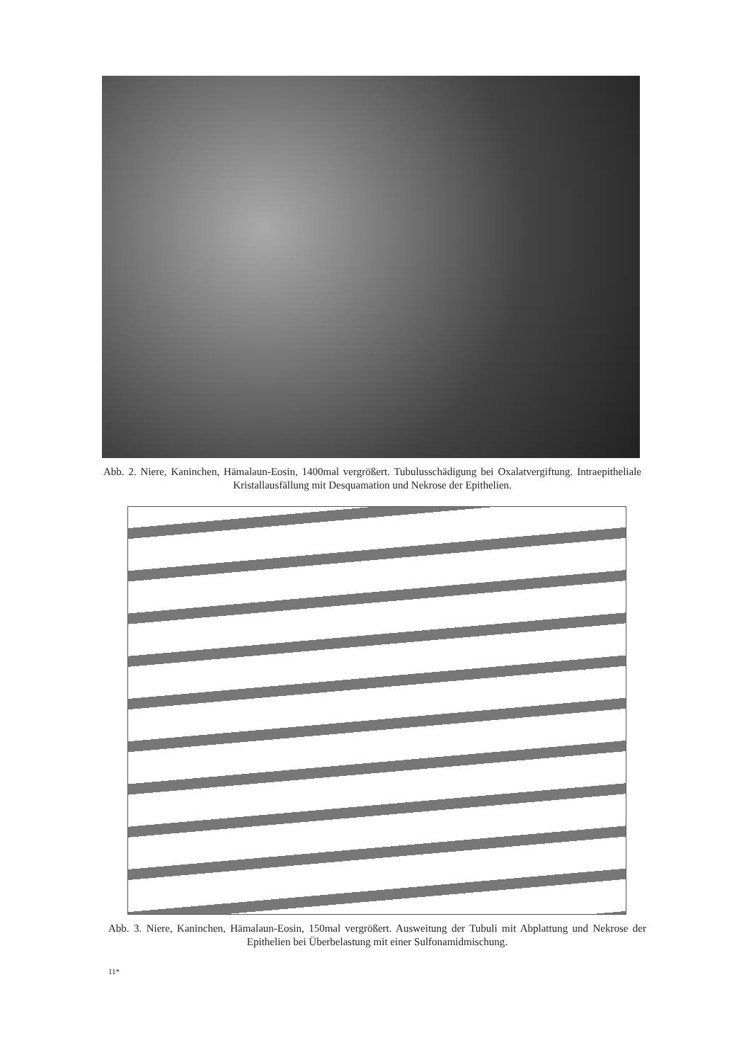Abb. 2. Niere, Kaninchen, Hämalaun-Eosin, 1400mal vergrößert. Tubulusschädigung bei Oxalatvergiftung. Intraepitheliale Kristallausfällung mit Desquamation und Nekrose der Epithelien.
Abb. 3. Niere, Kaninchen, Hämalaun-Eosin, 150mal vergrößert. Ausweitung der Tubuli mit Abplattung und Nekrose der Epithelien bei Überbelastung mit einer Sulfonamidmischung.
11*